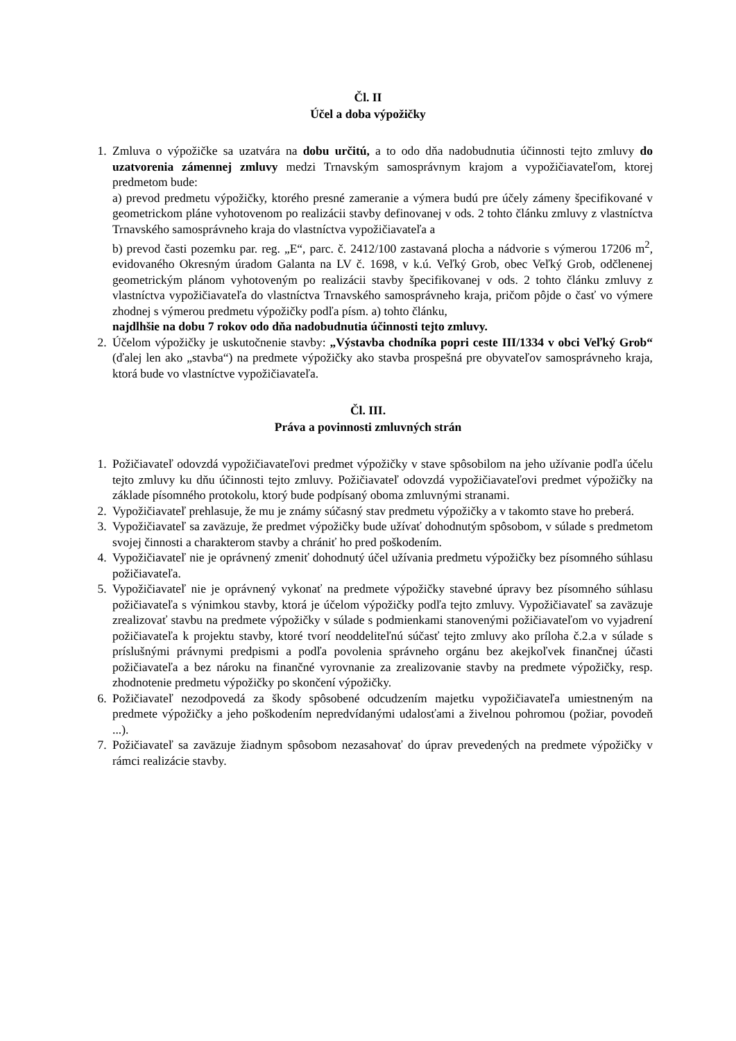Čl. II
Účel a doba výpožičky
1. Zmluva o výpožičke sa uzatvára na dobu určitú, a to odo dňa nadobudnutia účinnosti tejto zmluvy do uzatvorenia zámennej zmluvy medzi Trnavským samosprávnym krajom a vypožičiavateľom, ktorej predmetom bude:
a) prevod predmetu výpožičky, ktorého presné zameranie a výmera budú pre účely zámeny špecifikované v geometrickom pláne vyhotovenom po realizácii stavby definovanej v ods. 2 tohto článku zmluvy z vlastníctva Trnavského samosprávneho kraja do vlastníctva vypožičiavateľa a
b) prevod časti pozemku par. reg. „E“, parc. č. 2412/100 zastavaná plocha a nádvorie s výmerou 17206 m<sup>2</sup>, evidovaného Okresným úradom Galanta na LV č. 1698, v k.ú. Veľký Grob, obec Veľký Grob, odčlenenej geometrickým plánom vyhotoveným po realizácii stavby špecifikovanej v ods. 2 tohto článku zmluvy z vlastníctva vypožičiavateľa do vlastníctva Trnavského samosprávneho kraja, pričom pôjde o časť vo výmere zhodnej s výmerou predmetu výpožičky podľa písm. a) tohto článku,
najdlhšie na dobu 7 rokov odo dňa nadobudnutia účinnosti tejto zmluvy.
2. Účelom výpožičky je uskutočnenie stavby: „Výstavba chodníka popri ceste III/1334 v obci Veľký Grob“ (ďalej len ako „stavba“) na predmete výpožičky ako stavba prospešná pre obyvateľov samosprávneho kraja, ktorá bude vo vlastníctve vypožičiavateľa.
Čl. III.
Práva a povinnosti zmluvných strán
1. Požičiavateľ odovzdá vypožičiavateľovi predmet výpožičky v stave spôsobilom na jeho užívanie podľa účelu tejto zmluvy ku dňu účinnosti tejto zmluvy. Požičiavateľ odovzdá vypožičiavateľovi predmet výpožičky na základe písomného protokolu, ktorý bude podpísaný oboma zmluvnými stranami.
2. Vypožičiavateľ prehlasuje, že mu je známy súčasný stav predmetu výpožičky a v takomto stave ho preberá.
3. Vypožičiavateľ sa zaväzuje, že predmet výpožičky bude užívať dohodnutým spôsobom, v súlade s predmetom svojej činnosti a charakterom stavby a chrániť ho pred poškodením.
4. Vypožičiavateľ nie je oprávnený zmeniť dohodnutý účel užívania predmetu výpožičky bez písomného súhlasu požičiavateľa.
5. Vypožičiavateľ nie je oprávnený vykonať na predmete výpožičky stavebné úpravy bez písomného súhlasu požičiavateľa s výnimkou stavby, ktorá je účelom výpožičky podľa tejto zmluvy. Vypožičiavateľ sa zaväzuje zrealizovať stavbu na predmete výpožičky v súlade s podmienkami stanovenými požičiavateľom vo vyjadrení požičiavateľa k projektu stavby, ktoré tvorí neoddeliteľnú súčasť tejto zmluvy ako príloha č.2.a v súlade s príslušnými právnymi predpismi a podľa povolenia správneho orgánu bez akejkoľvek finančnej účasti požičiavateľa a bez nároku na finančné vyrovnanie za zrealizovanie stavby na predmete výpožičky, resp. zhodnotenie predmetu výpožičky po skončení výpožičky.
6. Požičiavateľ nezodpovedá za škody spôsobené odcudzením majetku vypožičiavateľa umiestneným na predmete výpožičky a jeho poškodením nepredvídanými udalosťami a živelnou pohromou (požiar, povodeň ...).
7. Požičiavateľ sa zaväzuje žiadnym spôsobom nezasahovať do úprav prevedených na predmete výpožičky v rámci realizácie stavby.